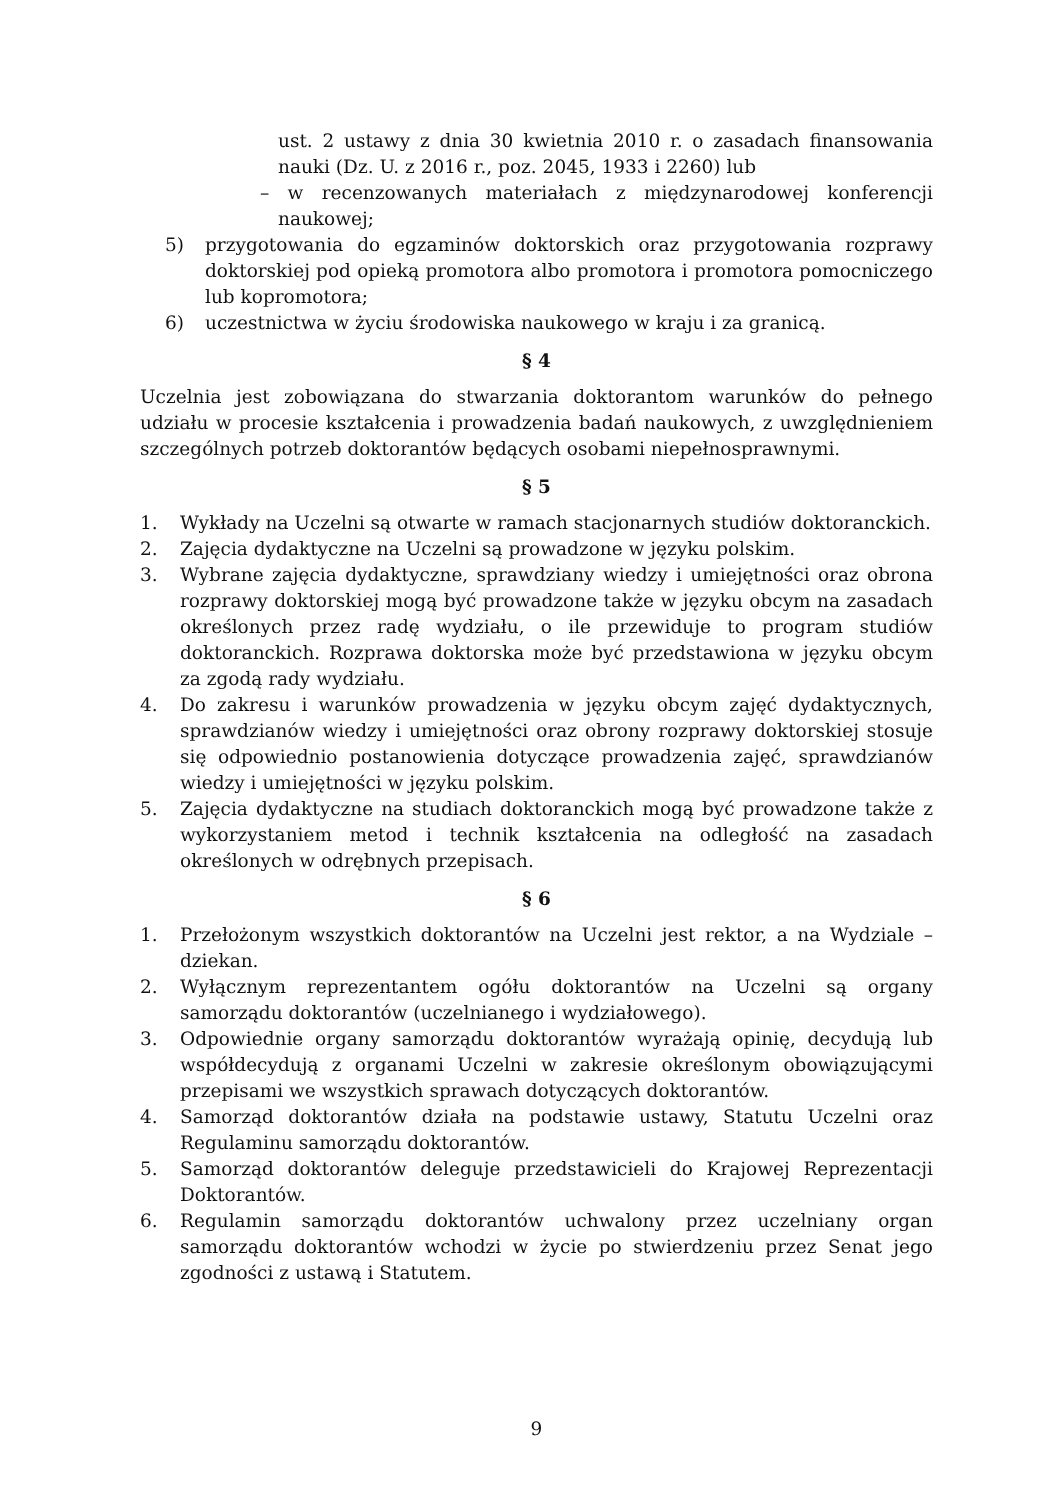ust. 2 ustawy z dnia 30 kwietnia 2010 r. o zasadach finansowania nauki (Dz. U. z 2016 r., poz. 2045, 1933 i 2260) lub
– w recenzowanych materiałach z międzynarodowej konferencji naukowej;
5) przygotowania do egzaminów doktorskich oraz przygotowania rozprawy doktorskiej pod opieką promotora albo promotora i promotora pomocniczego lub kopromotora;
6) uczestnictwa w życiu środowiska naukowego w kraju i za granicą.
§ 4
Uczelnia jest zobowiązana do stwarzania doktorantom warunków do pełnego udziału w procesie kształcenia i prowadzenia badań naukowych, z uwzględnieniem szczególnych potrzeb doktorantów będących osobami niepełnosprawnymi.
§ 5
1. Wykłady na Uczelni są otwarte w ramach stacjonarnych studiów doktoranckich.
2. Zajęcia dydaktyczne na Uczelni są prowadzone w języku polskim.
3. Wybrane zajęcia dydaktyczne, sprawdziany wiedzy i umiejętności oraz obrona rozprawy doktorskiej mogą być prowadzone także w języku obcym na zasadach określonych przez radę wydziału, o ile przewiduje to program studiów doktoranckich. Rozprawa doktorska może być przedstawiona w języku obcym za zgodą rady wydziału.
4. Do zakresu i warunków prowadzenia w języku obcym zajęć dydaktycznych, sprawdzianów wiedzy i umiejętności oraz obrony rozprawy doktorskiej stosuje się odpowiednio postanowienia dotyczące prowadzenia zajęć, sprawdzianów wiedzy i umiejętności w języku polskim.
5. Zajęcia dydaktyczne na studiach doktoranckich mogą być prowadzone także z wykorzystaniem metod i technik kształcenia na odległość na zasadach określonych w odrębnych przepisach.
§ 6
1. Przełożonym wszystkich doktorantów na Uczelni jest rektor, a na Wydziale – dziekan.
2. Wyłącznym reprezentantem ogółu doktorantów na Uczelni są organy samorządu doktorantów (uczelnianego i wydziałowego).
3. Odpowiednie organy samorządu doktorantów wyrażają opinię, decydują lub współdecydują z organami Uczelni w zakresie określonym obowiązującymi przepisami we wszystkich sprawach dotyczących doktorantów.
4. Samorząd doktorantów działa na podstawie ustawy, Statutu Uczelni oraz Regulaminu samorządu doktorantów.
5. Samorząd doktorantów deleguje przedstawicieli do Krajowej Reprezentacji Doktorantów.
6. Regulamin samorządu doktorantów uchwalony przez uczelniany organ samorządu doktorantów wchodzi w życie po stwierdzeniu przez Senat jego zgodności z ustawą i Statutem.
9